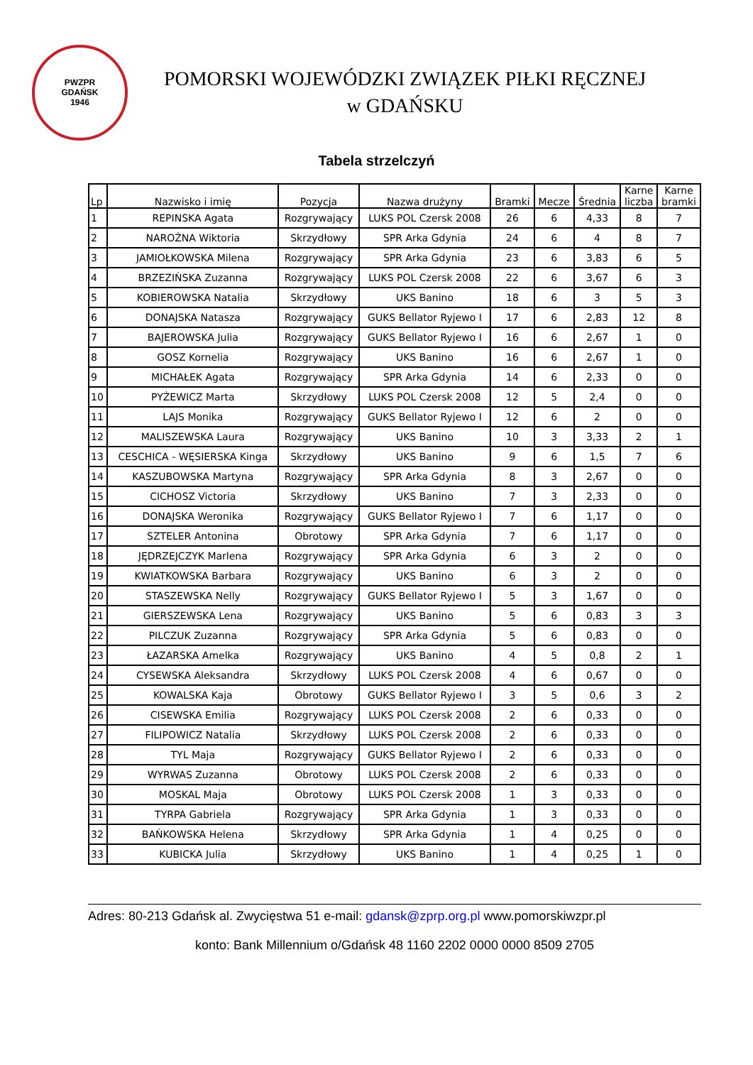PWZPR
GDAŃSK
1946
POMORSKI WOJEWÓDZKI ZWIĄZEK PIŁKI RĘCZNEJ
w GDAŃSKU
Tabela strzelczyń
| Lp | Nazwisko i imię | Pozycja | Nazwa drużyny | Bramki | Mecze | Średnia | Karne liczba | Karne bramki |
| --- | --- | --- | --- | --- | --- | --- | --- | --- |
| 1 | REPINSKA Agata | Rozgrywający | LUKS POL Czersk 2008 | 26 | 6 | 4,33 | 8 | 7 |
| 2 | NAROŻNA Wiktoria | Skrzydłowy | SPR Arka Gdynia | 24 | 6 | 4 | 8 | 7 |
| 3 | JAMIOŁKOWSKA Milena | Rozgrywający | SPR Arka Gdynia | 23 | 6 | 3,83 | 6 | 5 |
| 4 | BRZEZIŃSKA Zuzanna | Rozgrywający | LUKS POL Czersk 2008 | 22 | 6 | 3,67 | 6 | 3 |
| 5 | KOBIEROWSKA Natalia | Skrzydłowy | UKS Banino | 18 | 6 | 3 | 5 | 3 |
| 6 | DONAJSKA Natasza | Rozgrywający | GUKS Bellator Ryjewo I | 17 | 6 | 2,83 | 12 | 8 |
| 7 | BAJEROWSKA Julia | Rozgrywający | GUKS Bellator Ryjewo I | 16 | 6 | 2,67 | 1 | 0 |
| 8 | GOSZ Kornelia | Rozgrywający | UKS Banino | 16 | 6 | 2,67 | 1 | 0 |
| 9 | MICHAŁEK Agata | Rozgrywający | SPR Arka Gdynia | 14 | 6 | 2,33 | 0 | 0 |
| 10 | PYŻEWICZ Marta | Skrzydłowy | LUKS POL Czersk 2008 | 12 | 5 | 2,4 | 0 | 0 |
| 11 | LAJS Monika | Rozgrywający | GUKS Bellator Ryjewo I | 12 | 6 | 2 | 0 | 0 |
| 12 | MALISZEWSKA Laura | Rozgrywający | UKS Banino | 10 | 3 | 3,33 | 2 | 1 |
| 13 | CESCHICA - WĘSIERSKA Kinga | Skrzydłowy | UKS Banino | 9 | 6 | 1,5 | 7 | 6 |
| 14 | KASZUBOWSKA Martyna | Rozgrywający | SPR Arka Gdynia | 8 | 3 | 2,67 | 0 | 0 |
| 15 | CICHOSZ Victoria | Skrzydłowy | UKS Banino | 7 | 3 | 2,33 | 0 | 0 |
| 16 | DONAJSKA Weronika | Rozgrywający | GUKS Bellator Ryjewo I | 7 | 6 | 1,17 | 0 | 0 |
| 17 | SZTELER Antonina | Obrotowy | SPR Arka Gdynia | 7 | 6 | 1,17 | 0 | 0 |
| 18 | JĘDRZEJCZYK Marlena | Rozgrywający | SPR Arka Gdynia | 6 | 3 | 2 | 0 | 0 |
| 19 | KWIATKOWSKA Barbara | Rozgrywający | UKS Banino | 6 | 3 | 2 | 0 | 0 |
| 20 | STASZEWSKA Nelly | Rozgrywający | GUKS Bellator Ryjewo I | 5 | 3 | 1,67 | 0 | 0 |
| 21 | GIERSZEWSKA Lena | Rozgrywający | UKS Banino | 5 | 6 | 0,83 | 3 | 3 |
| 22 | PILCZUK Zuzanna | Rozgrywający | SPR Arka Gdynia | 5 | 6 | 0,83 | 0 | 0 |
| 23 | ŁAZARSKA Amelka | Rozgrywający | UKS Banino | 4 | 5 | 0,8 | 2 | 1 |
| 24 | CYSEWSKA Aleksandra | Skrzydłowy | LUKS POL Czersk 2008 | 4 | 6 | 0,67 | 0 | 0 |
| 25 | KOWALSKA Kaja | Obrotowy | GUKS Bellator Ryjewo I | 3 | 5 | 0,6 | 3 | 2 |
| 26 | CISEWSKA Emilia | Rozgrywający | LUKS POL Czersk 2008 | 2 | 6 | 0,33 | 0 | 0 |
| 27 | FILIPOWICZ Natalia | Skrzydłowy | LUKS POL Czersk 2008 | 2 | 6 | 0,33 | 0 | 0 |
| 28 | TYL Maja | Rozgrywający | GUKS Bellator Ryjewo I | 2 | 6 | 0,33 | 0 | 0 |
| 29 | WYRWAS Zuzanna | Obrotowy | LUKS POL Czersk 2008 | 2 | 6 | 0,33 | 0 | 0 |
| 30 | MOSKAL Maja | Obrotowy | LUKS POL Czersk 2008 | 1 | 3 | 0,33 | 0 | 0 |
| 31 | TYRPA Gabriela | Rozgrywający | SPR Arka Gdynia | 1 | 3 | 0,33 | 0 | 0 |
| 32 | BAŃKOWSKA Helena | Skrzydłowy | SPR Arka Gdynia | 1 | 4 | 0,25 | 0 | 0 |
| 33 | KUBICKA Julia | Skrzydłowy | UKS Banino | 1 | 4 | 0,25 | 1 | 0 |
Adres: 80-213 Gdańsk al. Zwycięstwa 51 e-mail: gdansk@zprp.org.pl www.pomorskiwzpr.pl
konto: Bank Millennium o/Gdańsk 48 1160 2202 0000 0000 8509 2705